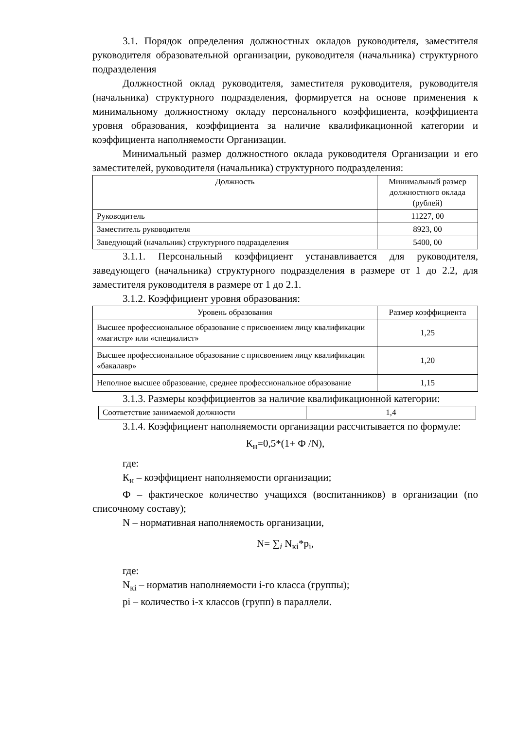3.1. Порядок определения должностных окладов руководителя, заместителя руководителя образовательной организации, руководителя (начальника) структурного подразделения
Должностной оклад руководителя, заместителя руководителя, руководителя (начальника) структурного подразделения, формируется на основе применения к минимальному должностному окладу персонального коэффициента, коэффициента уровня образования, коэффициента за наличие квалификационной категории и коэффициента наполняемости Организации.
Минимальный размер должностного оклада руководителя Организации и его заместителей, руководителя (начальника) структурного подразделения:
| Должность | Минимальный размер должностного оклада (рублей) |
| --- | --- |
| Руководитель | 11227, 00 |
| Заместитель руководителя | 8923, 00 |
| Заведующий (начальник) структурного подразделения | 5400, 00 |
3.1.1. Персональный коэффициент устанавливается для руководителя, заведующего (начальника) структурного подразделения в размере от 1 до 2.2, для заместителя руководителя в размере от 1 до 2.1.
3.1.2. Коэффициент уровня образования:
| Уровень образования | Размер коэффициента |
| --- | --- |
| Высшее профессиональное образование с присвоением лицу квалификации «магистр» или «специалист» | 1,25 |
| Высшее профессиональное образование с присвоением лицу квалификации «бакалавр» | 1,20 |
| Неполное высшее образование, среднее профессиональное образование | 1,15 |
3.1.3. Размеры коэффициентов за наличие квалификационной категории:
| Соответствие занимаемой должности | 1,4 |
3.1.4. Коэффициент наполняемости организации рассчитывается по формуле:
К<sub>н</sub>=0,5*(1+ Ф /N),
где:
К<sub>н</sub> – коэффициент наполняемости организации;
Ф – фактическое количество учащихся (воспитанников) в организации (по списочному составу);
N – нормативная наполняемость организации,
N= ∑<sub>i</sub> N<sub>кi</sub>*p<sub>i</sub>,
где:
N<sub>кi</sub> – норматив наполняемости i-го класса (группы);
pi – количество i-х классов (групп) в параллели.